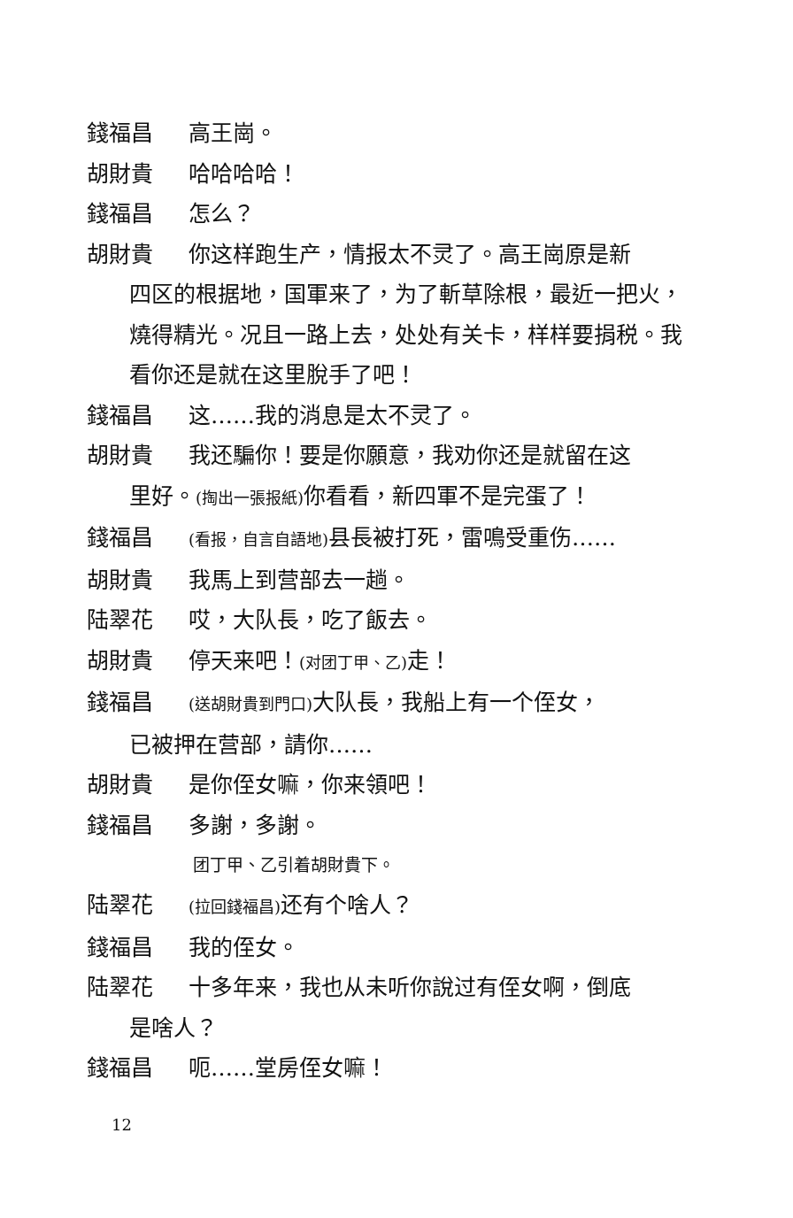錢福昌 高王崗。
胡財貴 哈哈哈哈！
錢福昌 怎么？
胡財貴 你这样跑生产，情报太不灵了。高王崗原是新
四区的根据地，国軍来了，为了斬草除根，最近一把火，燒得精光。况且一路上去，处处有关卡，样样要捐税。我看你还是就在这里脫手了吧！
錢福昌 这……我的消息是太不灵了。
胡財貴 我还騙你！要是你願意，我劝你还是就留在这
里好。(掏出一張报紙) 你看看，新四軍不是完蛋了！
錢福昌 (看报，自言自語地) 县長被打死，雷鳴受重伤……
胡財貴 我馬上到营部去一趟。
陆翠花 哎，大队長，吃了飯去。
胡財貴 停天来吧！(对团丁甲、乙) 走！
錢福昌 (送胡財貴到門口) 大队長，我船上有一个侄女，
已被押在营部，請你……
胡財貴 是你侄女嘛，你来領吧！
錢福昌 多謝，多謝。
团丁甲、乙引着胡財貴下。
陆翠花 (拉回錢福昌) 还有个啥人？
錢福昌 我的侄女。
陆翠花 十多年来，我也从未听你說过有侄女啊，倒底
是啥人？
錢福昌 呃……堂房侄女嘛！
12